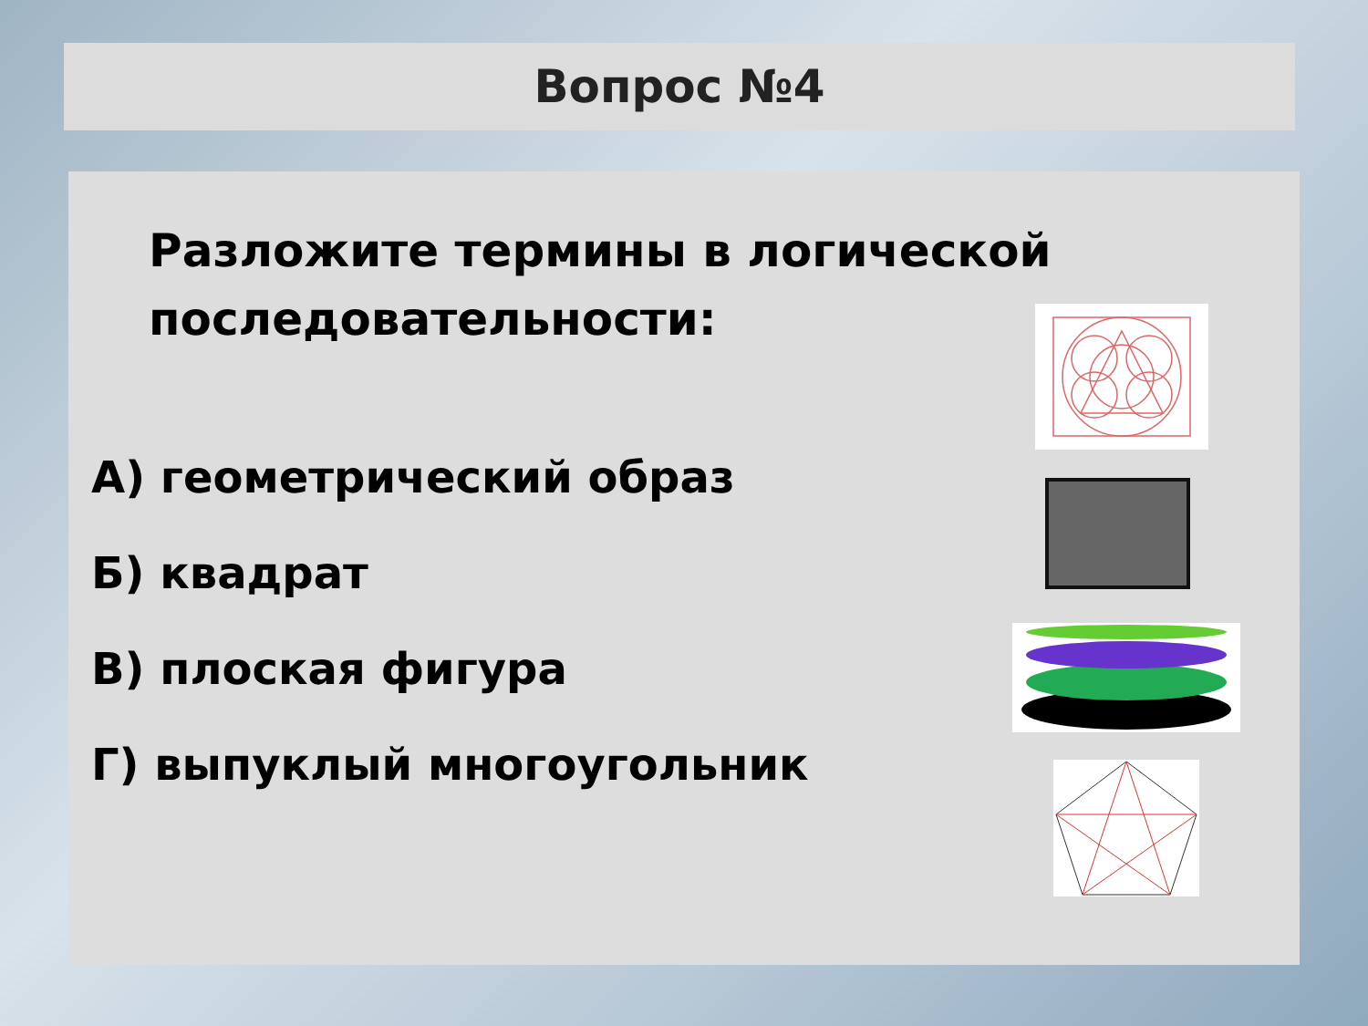Вопрос №4
Разложите термины в логической последовательности:
А) геометрический образ
Б) квадрат
В) плоская фигура
Г) выпуклый многоугольник